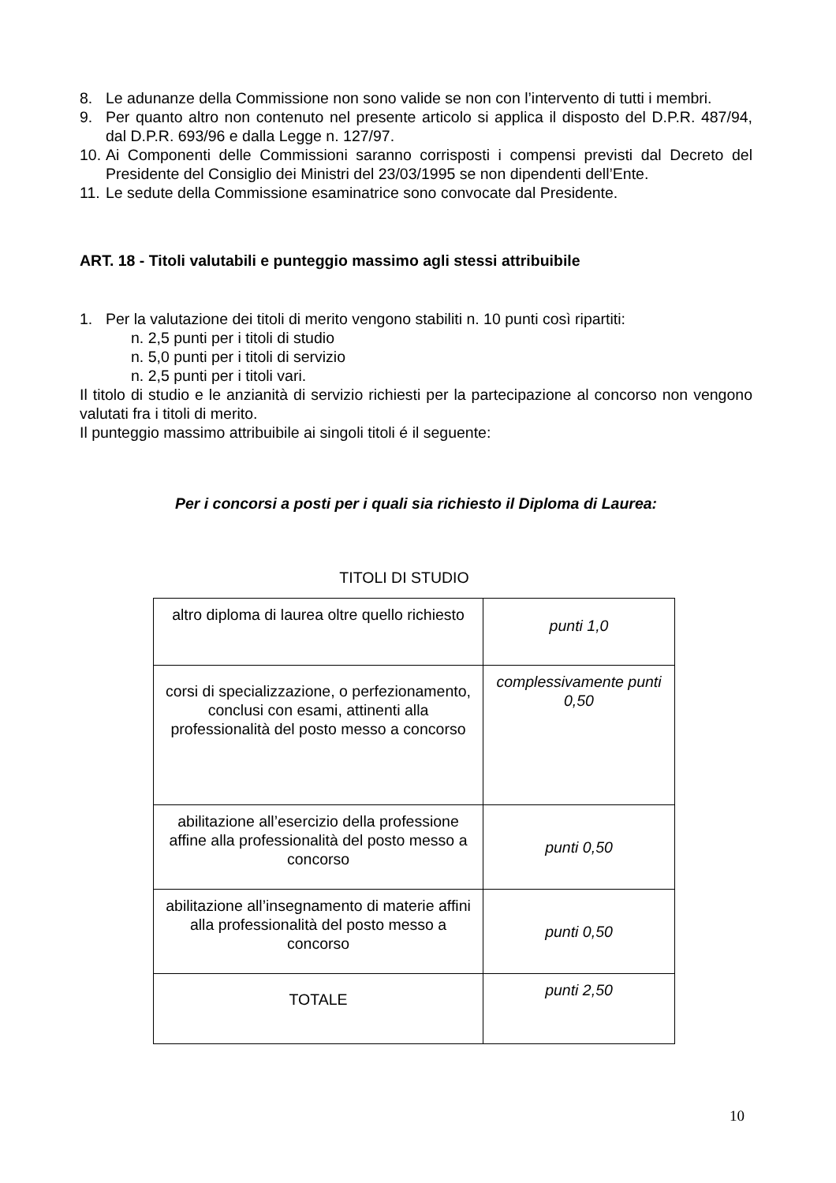8. Le adunanze della Commissione non sono valide se non con l’intervento di tutti i membri.
9. Per quanto altro non contenuto nel presente articolo si applica il disposto del D.P.R. 487/94, dal D.P.R. 693/96 e dalla Legge n. 127/97.
10. Ai Componenti delle Commissioni saranno corrisposti i compensi previsti dal Decreto del Presidente del Consiglio dei Ministri del 23/03/1995 se non dipendenti dell’Ente.
11. Le sedute della Commissione esaminatrice sono convocate dal Presidente.
ART. 18 - Titoli valutabili e punteggio massimo agli stessi attribuibile
1. Per la valutazione dei titoli di merito vengono stabiliti n. 10 punti così ripartiti:
n. 2,5 punti per i titoli di studio
n. 5,0 punti per i titoli di servizio
n. 2,5 punti per i titoli vari.
Il titolo di studio e le anzianità di servizio richiesti per la partecipazione al concorso non vengono valutati fra i titoli di merito.
Il punteggio massimo attribuibile ai singoli titoli é il seguente:
Per i concorsi a posti per i quali sia richiesto il Diploma di Laurea:
TITOLI DI STUDIO
| altro diploma di laurea oltre quello richiesto | punti 1,0 |
| corsi di specializzazione, o perfezionamento, conclusi con esami, attinenti alla professionalità del posto messo a concorso | complessivamente punti 0,50 |
| abilitazione all’esercizio della professione affine alla professionalità del posto messo a concorso | punti 0,50 |
| abilitazione all’insegnamento di materie affini alla professionalità del posto messo a concorso | punti 0,50 |
| TOTALE | punti 2,50 |
10